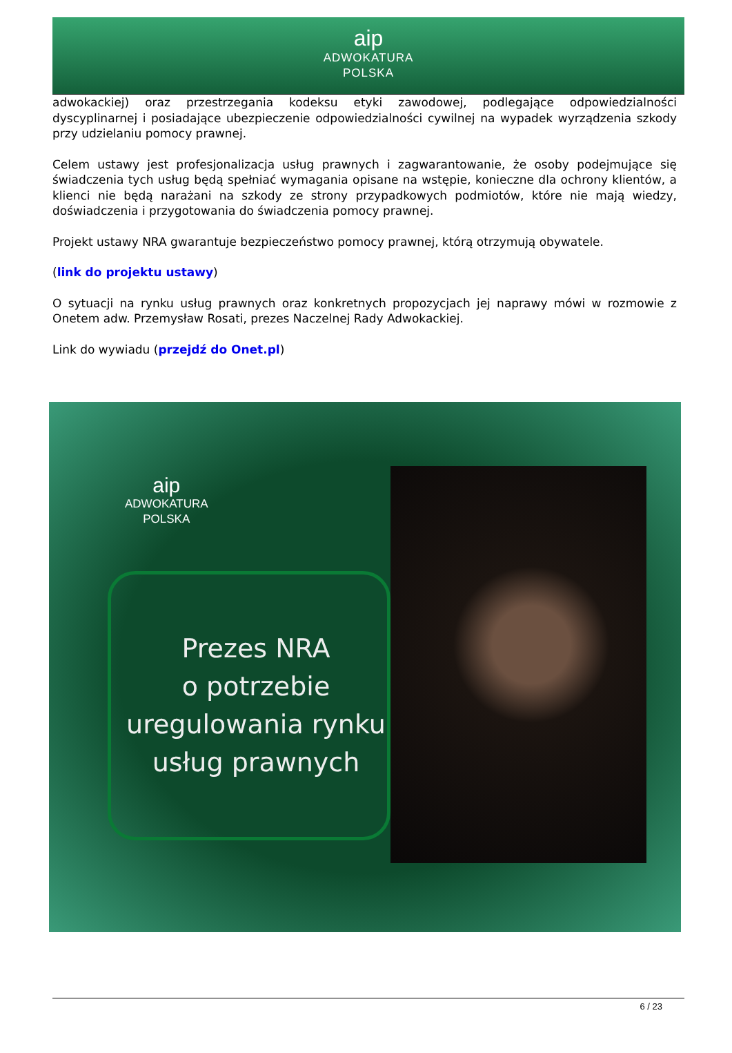aip
ADWOKATURA
POLSKA
adwokackiej) oraz przestrzegania kodeksu etyki zawodowej, podlegające odpowiedzialności dyscyplinarnej i posiadające ubezpieczenie odpowiedzialności cywilnej na wypadek wyrządzenia szkody przy udzielaniu pomocy prawnej.
Celem ustawy jest profesjonalizacja usług prawnych i zagwarantowanie, że osoby podejmujące się świadczenia tych usług będą spełniać wymagania opisane na wstępie, konieczne dla ochrony klientów, a klienci nie będą narażani na szkody ze strony przypadkowych podmiotów, które nie mają wiedzy, doświadczenia i przygotowania do świadczenia pomocy prawnej.
Projekt ustawy NRA gwarantuje bezpieczeństwo pomocy prawnej, którą otrzymują obywatele.
(link do projektu ustawy)
O sytuacji na rynku usług prawnych oraz konkretnych propozycjach jej naprawy mówi w rozmowie z Onetem adw. Przemysław Rosati, prezes Naczelnej Rady Adwokackiej.
Link do wywiadu (przejdź do Onet.pl)
aip
ADWOKATURA
POLSKA
Prezes NRA
o potrzebie
uregulowania rynku
usług prawnych
6 / 23